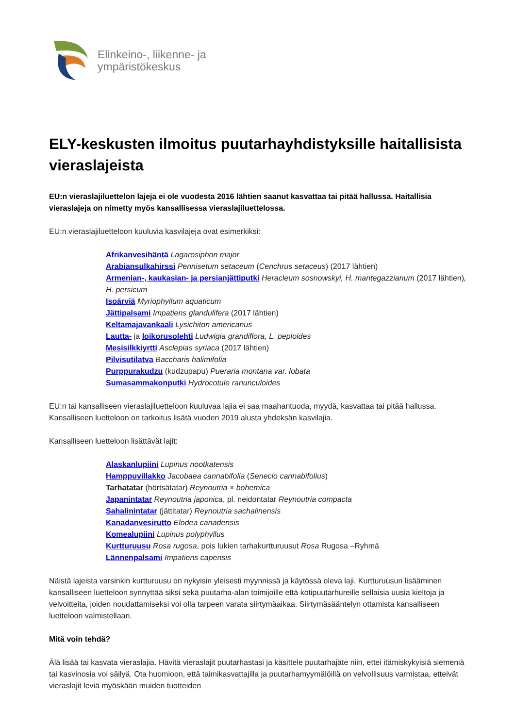Elinkeino-, liikenne- ja
ympäristökeskus
ELY-keskusten ilmoitus puutarhayhdistyksille haitallisista vieraslajeista
EU:n vieraslajiluettelon lajeja ei ole vuodesta 2016 lähtien saanut kasvattaa tai pitää hallussa. Haitallisia vieraslajeja on nimetty myös kansallisessa vieraslajiluettelossa.
EU:n vieraslajiluetteloon kuuluvia kasvilajeja ovat esimerkiksi:
Afrikanvesihäntä Lagarosiphon major
Arabiansulkahirssi Pennisetum setaceum (Cenchrus setaceus) (2017 lähtien)
Armenian-, kaukasian- ja persianjättiputki Heracleum sosnowskyi, H. mantegazzianum (2017 lähtien), H. persicum
Isoärviä Myriophyllum aquaticum
Jättipalsami Impatiens glandulifera (2017 lähtien)
Keltamajavankaali Lysichiton americanus
Lautta- ja loikorusolehti Ludwigia grandiflora, L. peploides
Mesisilkkiyrtti Asclepias syriaca (2017 lähtien)
Pilvisutilatva Baccharis halimifolia
Purppurakudzu (kudzupapu) Pueraria montana var. lobata
Sumasammakonputki Hydrocotule ranunculoides
EU:n tai kansalliseen vieraslajiluetteloon kuuluvaa lajia ei saa maahantuoda, myydä, kasvattaa tai pitää hallussa. Kansalliseen luetteloon on tarkoitus lisätä vuoden 2019 alusta yhdeksän kasvilajia.
Kansalliseen luetteloon lisättävät lajit:
Alaskanlupiini Lupinus nootkatensis
Hamppuvillakko Jacobaea cannabifolia (Senecio cannabifolius)
Tarhatatar (hörtsätatar) Reynoutria × bohemica
Japanintatar Reynoutria japonica, pl. neidontatar Reynoutria compacta
Sahalinintatar (jättitatar) Reynoutria sachalinensis
Kanadanvesirutto Elodea canadensis
Komealupiini Lupinus polyphyllus
Kurtturuusu Rosa rugosa, pois lukien tarhakurtturuusut Rosa Rugosa –Ryhmä
Lännenpalsami Impatiens capensis
Näistä lajeista varsinkin kurtturuusu on nykyisin yleisesti myynnissä ja käytössä oleva laji. Kurtturuusun lisääminen kansalliseen luetteloon synnyttää siksi sekä puutarha-alan toimijoille että kotipuutarhureille sellaisia uusia kieltoja ja velvoitteita, joiden noudattamiseksi voi olla tarpeen varata siirtymäaikaa. Siirtymäsääntelyn ottamista kansalliseen luetteloon valmistellaan.
Mitä voin tehdä?
Älä lisää tai kasvata vieraslajia. Hävitä vieraslajit puutarhastasi ja käsittele puutarhajäte niin, ettei itämiskykyisiä siemeniä tai kasvinosia voi säilyä. Ota huomioon, että taimikasvattajilla ja puutarhamyymälöillä on velvollisuus varmistaa, etteivät vieraslajit leviä myöskään muiden tuotteiden